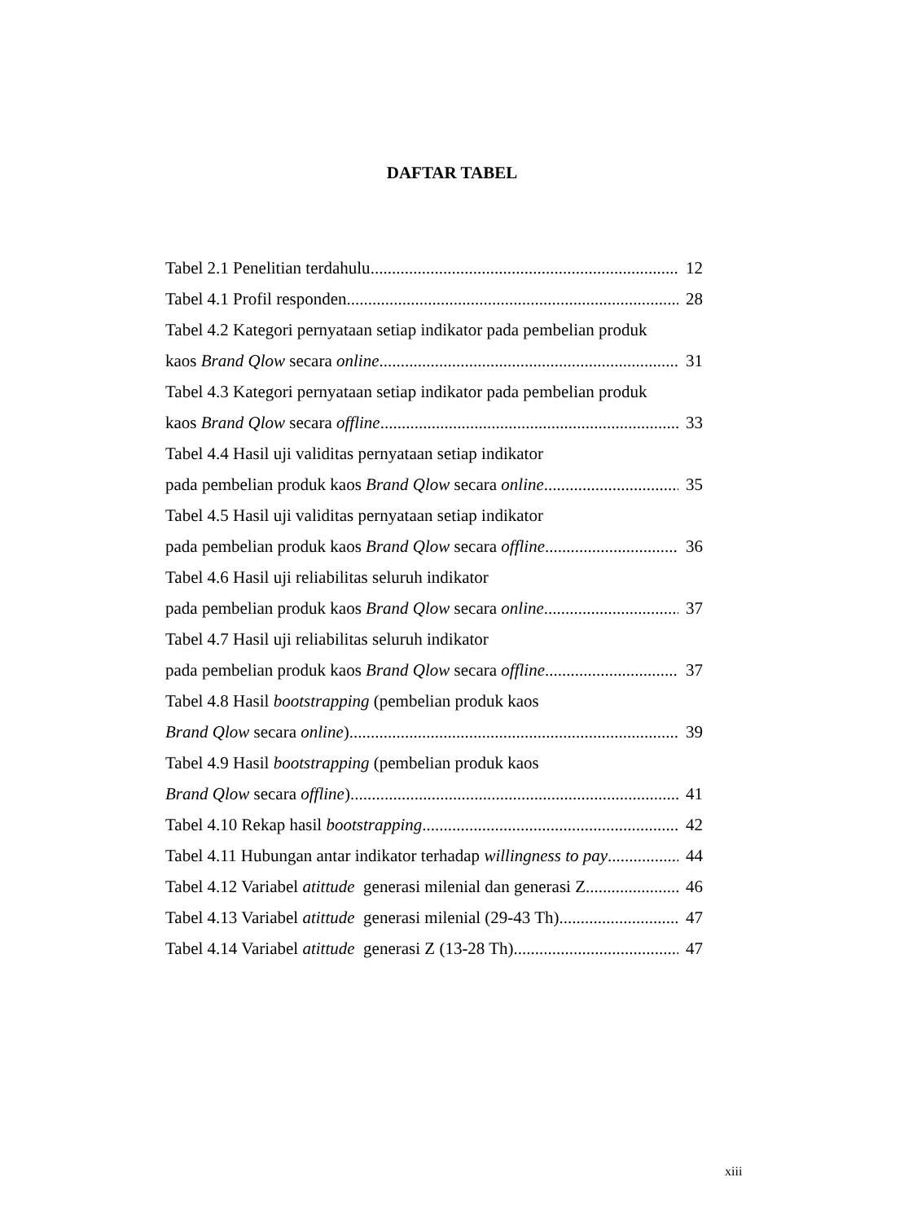DAFTAR TABEL
Tabel 2.1 Penelitian terdahulu 12
Tabel 4.1 Profil responden 28
Tabel 4.2 Kategori pernyataan setiap indikator pada pembelian produk
kaos Brand Qlow secara online 31
Tabel 4.3 Kategori pernyataan setiap indikator pada pembelian produk
kaos Brand Qlow secara offline 33
Tabel 4.4 Hasil uji validitas pernyataan setiap indikator
pada pembelian produk kaos Brand Qlow secara online 35
Tabel 4.5 Hasil uji validitas pernyataan setiap indikator
pada pembelian produk kaos Brand Qlow secara offline 36
Tabel 4.6 Hasil uji reliabilitas seluruh indikator
pada pembelian produk kaos Brand Qlow secara online 37
Tabel 4.7 Hasil uji reliabilitas seluruh indikator
pada pembelian produk kaos Brand Qlow secara offline 37
Tabel 4.8 Hasil bootstrapping (pembelian produk kaos
Brand Qlow secara online) 39
Tabel 4.9 Hasil bootstrapping (pembelian produk kaos
Brand Qlow secara offline) 41
Tabel 4.10 Rekap hasil bootstrapping 42
Tabel 4.11 Hubungan antar indikator terhadap willingness to pay 44
Tabel 4.12 Variabel atittude generasi milenial dan generasi Z 46
Tabel 4.13 Variabel atittude generasi milenial (29-43 Th) 47
Tabel 4.14 Variabel atittude generasi Z (13-28 Th) 47
xiii